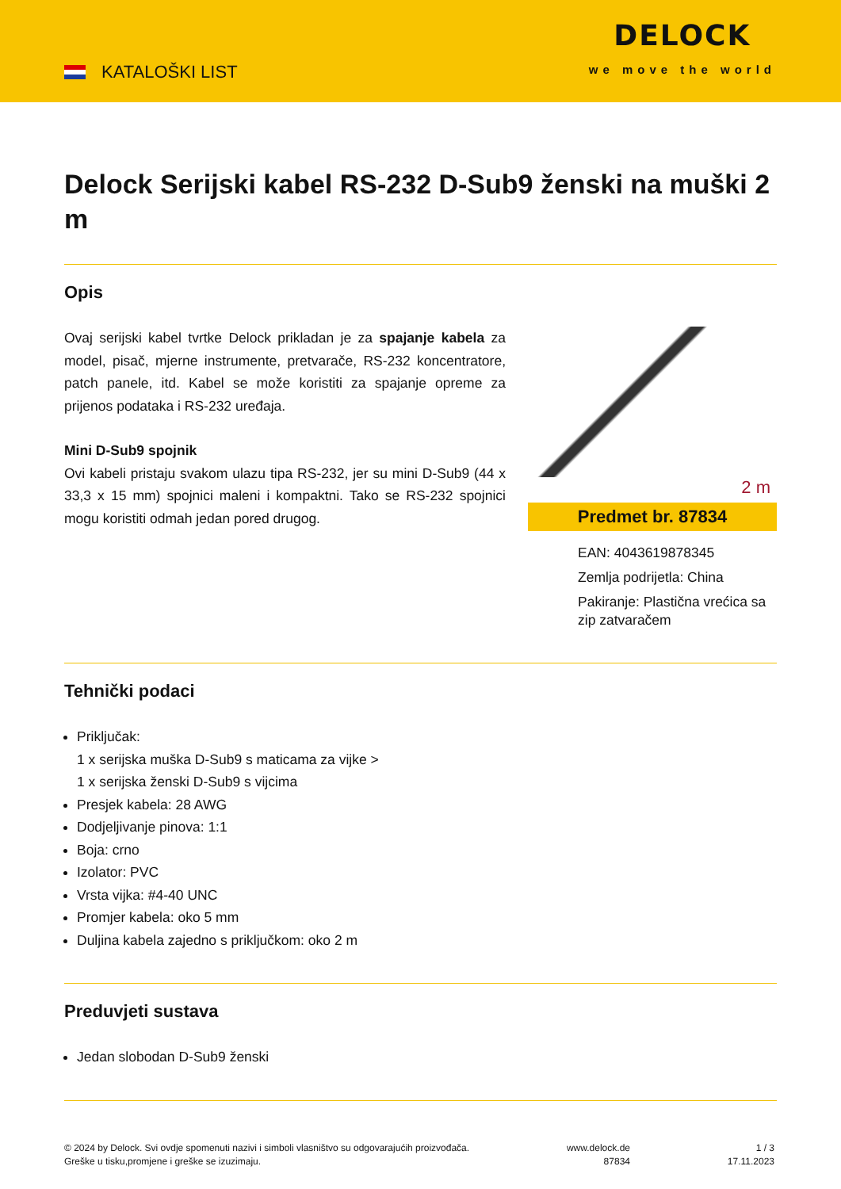KATALOŠKI LIST
DELOCK
we move the world
Delock Serijski kabel RS-232 D-Sub9 ženski na muški 2 m
Opis
Ovaj serijski kabel tvrtke Delock prikladan je za spajanje kabela za model, pisač, mjerne instrumente, pretvarače, RS-232 koncentratore, patch panele, itd. Kabel se može koristiti za spajanje opreme za prijenos podataka i RS-232 uređaja.
Mini D-Sub9 spojnik
Ovi kabeli pristaju svakom ulazu tipa RS-232, jer su mini D-Sub9 (44 x 33,3 x 15 mm) spojnici maleni i kompaktni. Tako se RS-232 spojnici mogu koristiti odmah jedan pored drugog.
2 m
Predmet br. 87834
EAN: 4043619878345
Zemlja podrijetla: China
Pakiranje: Plastična vrećica sa zip zatvaračem
Tehnički podaci
Priključak:
1 x serijska muška D-Sub9 s maticama za vijke >
1 x serijska ženski D-Sub9 s vijcima
Presjek kabela: 28 AWG
Dodjeljivanje pinova: 1:1
Boja: crno
Izolator: PVC
Vrsta vijka: #4-40 UNC
Promjer kabela: oko 5 mm
Duljina kabela zajedno s priključkom: oko 2 m
Preduvjeti sustava
Jedan slobodan D-Sub9 ženski
© 2024 by Delock. Svi ovdje spomenuti nazivi i simboli vlasništvo su odgovarajućih proizvođača.
Greške u tisku,promjene i greške se izuzimaju.
www.delock.de
87834
1 / 3
17.11.2023